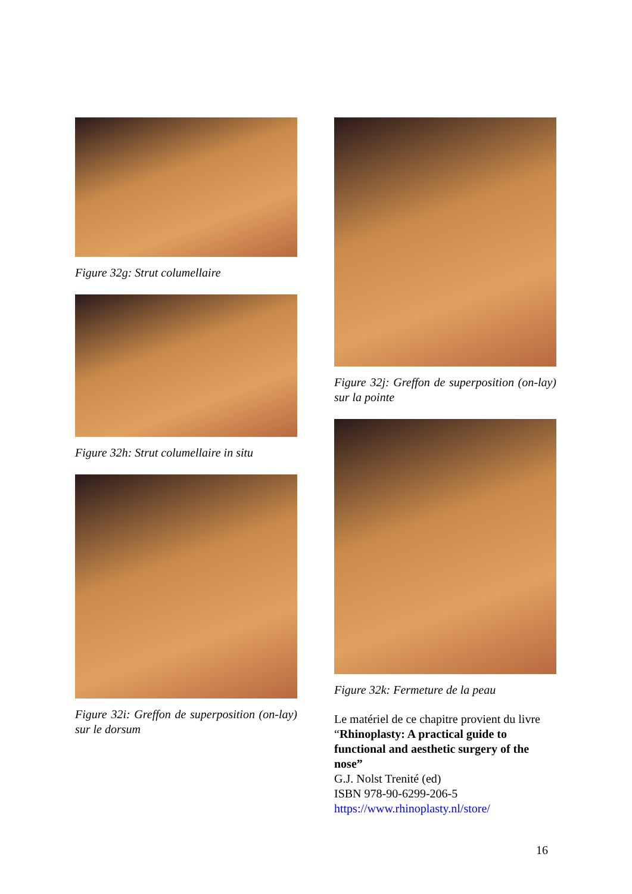Figure 32g: Strut columellaire
Figure 32h: Strut columellaire in situ
Figure 32i: Greffon de superposition (on-lay) sur le dorsum
Figure 32j: Greffon de superposition (on-lay) sur la pointe
Figure 32k: Fermeture de la peau
Le matériel de ce chapitre provient du livre “Rhinoplasty: A practical guide to functional and aesthetic surgery of the nose”
G.J. Nolst Trenité (ed)
ISBN 978-90-6299-206-5
https://www.rhinoplasty.nl/store/
16